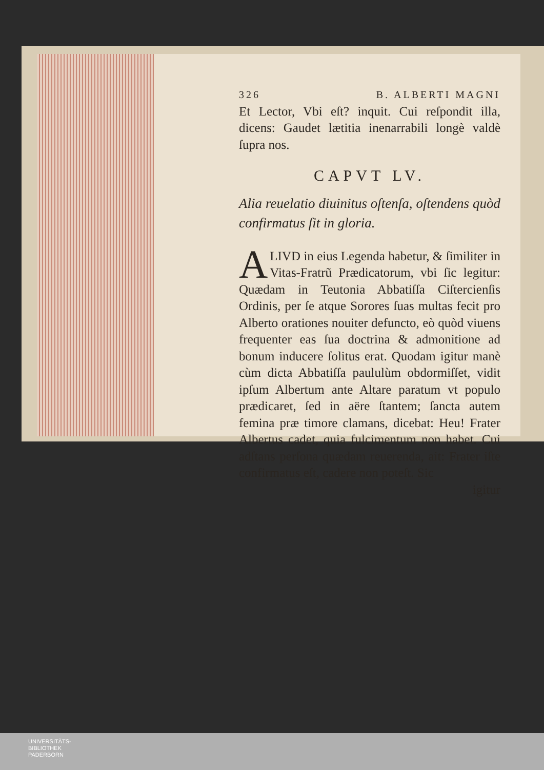326 B. ALBERTI MAGNI
Et Lector, Vbi eſt? inquit. Cui reſpondit illa, dicens: Gaudet lætitia inenarrabili longè valdè ſupra nos.
CAPVT LV.
Alia reuelatio diuinitus oſtenſa, oſtendens quòd confirmatus ſit in gloria.
ALIVD in eius Legenda habetur, & ſimiliter in Vitas-Fratrũ Prædicatorum, vbi ſic legitur: Quædam in Teutonia Abbatiſſa Ciſtercienſis Ordinis, per ſe atque Sorores ſuas multas fecit pro Alberto orationes nouiter defuncto, eò quòd viuens frequenter eas ſua doctrina & admonitione ad bonum inducere ſolitus erat. Quodam igitur manè cùm dicta Abbatiſſa paululùm obdormiſſet, vidit ipſum Albertum ante Altare paratum vt populo prædicaret, ſed in aëre ſtantem; ſancta autem femina præ timore clamans, dicebat: Heu! Frater Albertus cadet, quia fulcimentum non habet. Cui adſtans perſona quædam reuerenda, ait: Frater iſte confirmatus eſt, cadere non poteſt. Sic
igitur
UNIVERSITÄTS-
BIBLIOTHEK
PADERBORN